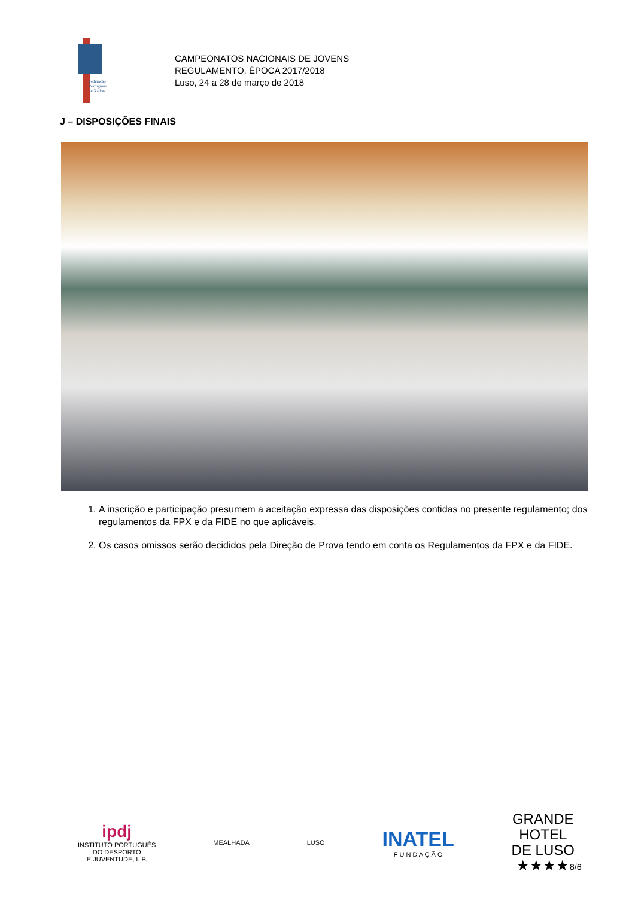Federação
Portuguesa
de Xadrez
CAMPEONATOS NACIONAIS DE JOVENS
REGULAMENTO, ÉPOCA 2017/2018
Luso, 24 a 28 de março de 2018
J – DISPOSIÇÕES FINAIS
1. A inscrição e participação presumem a aceitação expressa das disposições contidas no presente regulamento; dos regulamentos da FPX e da FIDE no que aplicáveis.
2. Os casos omissos serão decididos pela Direção de Prova tendo em conta os Regulamentos da FPX e da FIDE.
ipdj
INSTITUTO PORTUGUÊS
DO DESPORTO
E JUVENTUDE, I. P.
MEALHADA LUSO
INATEL
F U N D A Ç Ã O
GRANDE
HOTEL
DE LUSO
★★★★
8/6